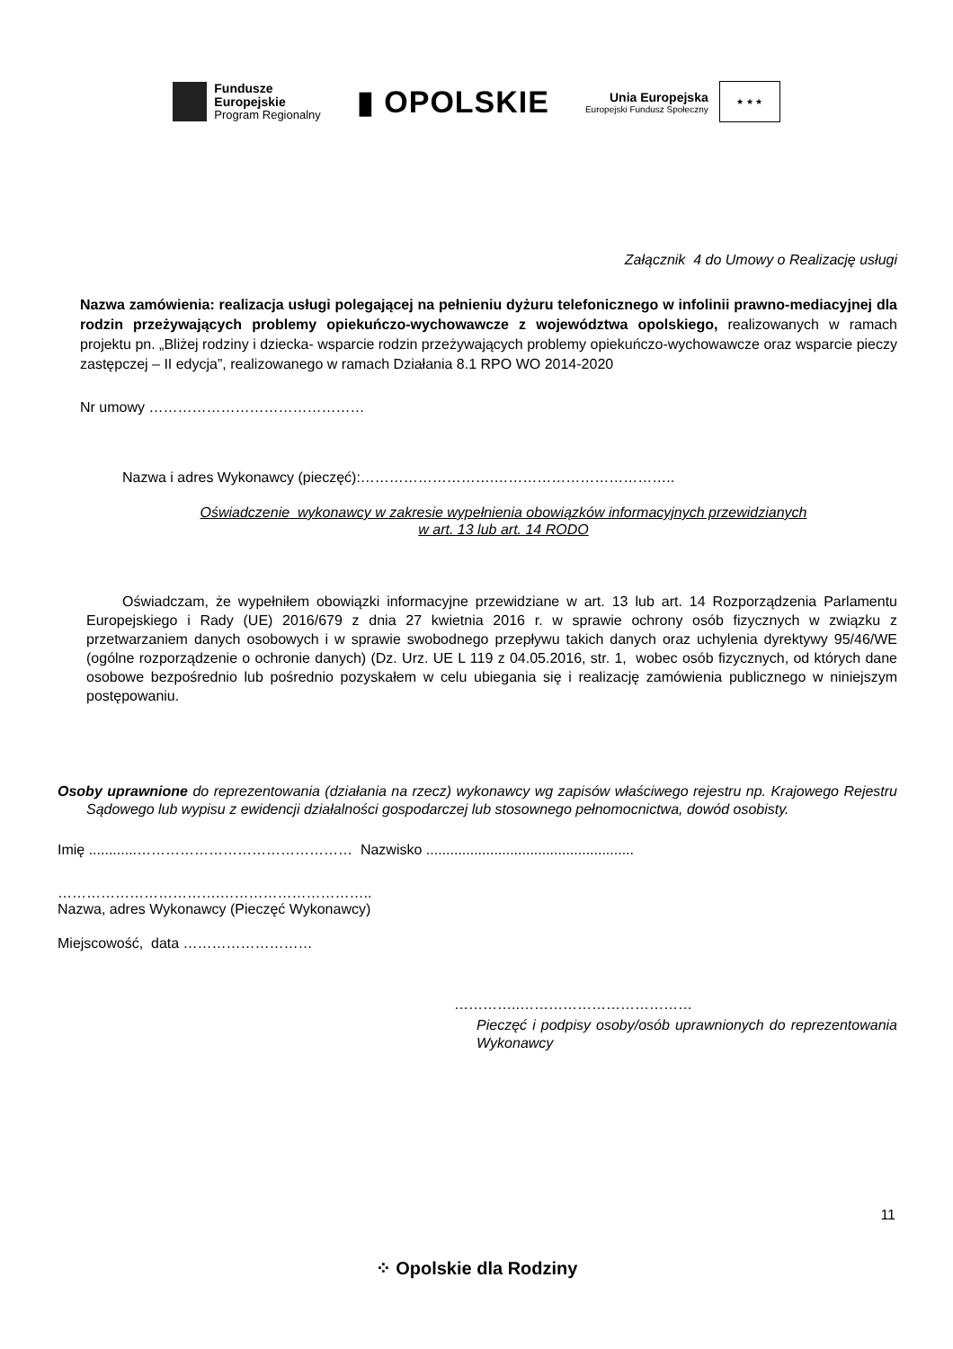Fundusze
Europejskie
Program Regionalny
▮ OPOLSKIE
Unia Europejska
Europejski Fundusz Społeczny
★ ★ ★
Załącznik 4 do Umowy o Realizację usługi
Nazwa zamówienia: realizacja usługi polegającej na pełnieniu dyżuru telefonicznego w infolinii prawno-mediacyjnej dla rodzin przeżywających problemy opiekuńczo-wychowawcze z województwa opolskiego, realizowanych w ramach projektu pn. „Bliżej rodziny i dziecka- wsparcie rodzin przeżywających problemy opiekuńczo-wychowawcze oraz wsparcie pieczy zastępczej – II edycja”, realizowanego w ramach Działania 8.1 RPO WO 2014-2020
Nr umowy ………………………………………
Nazwa i adres Wykonawcy (pieczęć):……………………….………………………………..
Oświadczenie wykonawcy w zakresie wypełnienia obowiązków informacyjnych przewidzianych
w art. 13 lub art. 14 RODO
Oświadczam, że wypełniłem obowiązki informacyjne przewidziane w art. 13 lub art. 14 Rozporządzenia Parlamentu Europejskiego i Rady (UE) 2016/679 z dnia 27 kwietnia 2016 r. w sprawie ochrony osób fizycznych w związku z przetwarzaniem danych osobowych i w sprawie swobodnego przepływu takich danych oraz uchylenia dyrektywy 95/46/WE (ogólne rozporządzenie o ochronie danych) (Dz. Urz. UE L 119 z 04.05.2016, str. 1, wobec osób fizycznych, od których dane osobowe bezpośrednio lub pośrednio pozyskałem w celu ubiegania się i realizację zamówienia publicznego w niniejszym postępowaniu.
Osoby uprawnione do reprezentowania (działania na rzecz) wykonawcy wg zapisów właściwego rejestru np. Krajowego Rejestru Sądowego lub wypisu z ewidencji działalności gospodarczej lub stosownego pełnomocnictwa, dowód osobisty.
Imię ............……………………………………… Nazwisko ....................................................
…………………………….…………………………..
Nazwa, adres Wykonawcy (Pieczęć Wykonawcy)
Miejscowość, data ………………………
…………..………………………………
Pieczęć i podpisy osoby/osób uprawnionych do reprezentowania Wykonawcy
11
⁘ Opolskie dla Rodziny